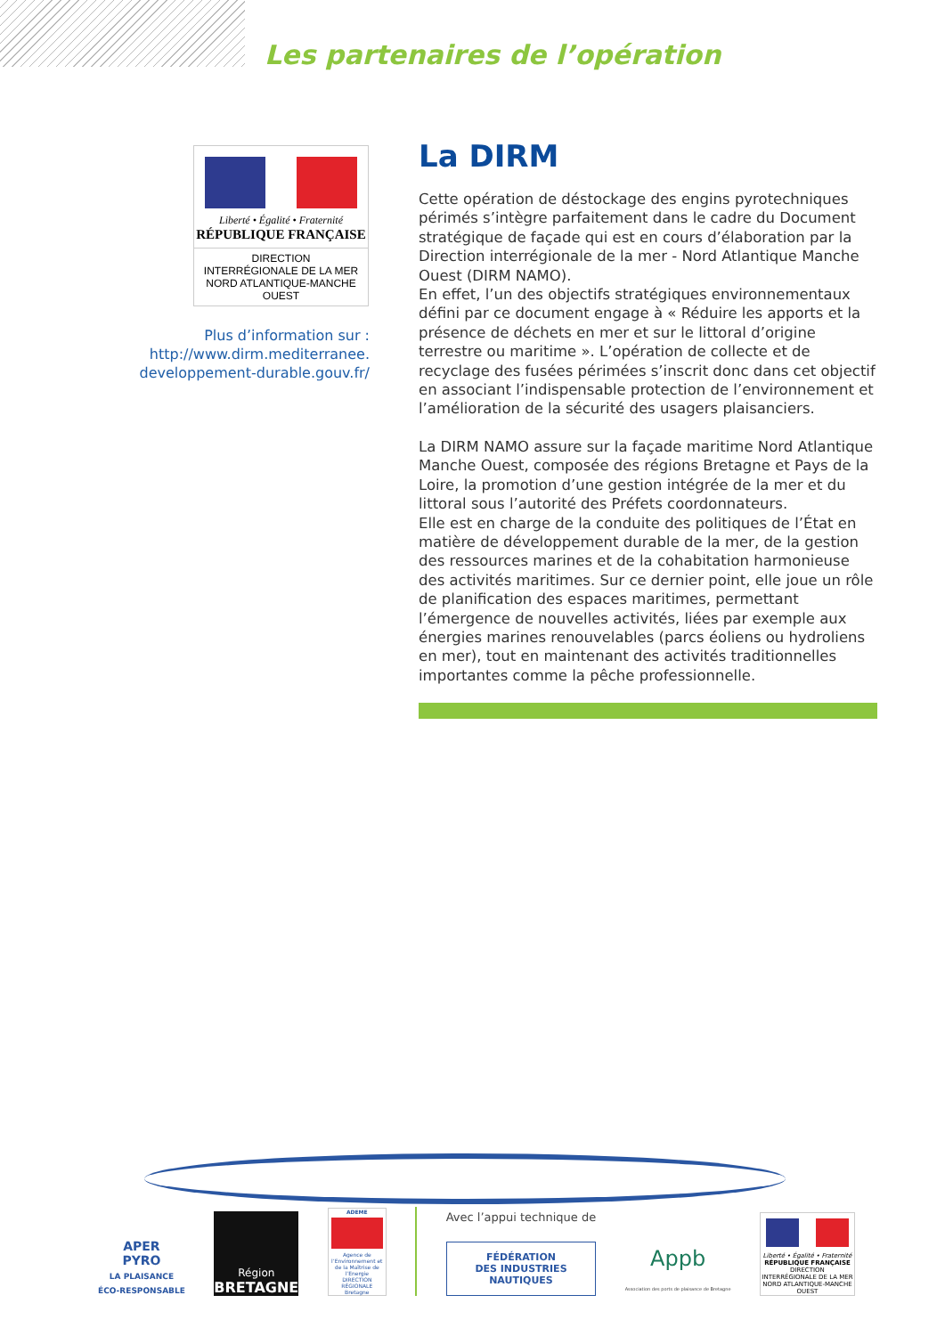Les partenaires de l’opération
Liberté • Égalité • Fraternité
RÉPUBLIQUE FRANÇAISE
DIRECTION
INTERRÉGIONALE DE LA MER
NORD ATLANTIQUE-MANCHE
OUEST
Plus d’information sur :
http://www.dirm.mediterranee.
developpement-durable.gouv.fr/
La DIRM
Cette opération de déstockage des engins pyrotechniques périmés s’intègre parfaitement dans le cadre du Document stratégique de façade qui est en cours d’élaboration par la Direction interrégionale de la mer - Nord Atlantique Manche Ouest (DIRM NAMO).
En effet, l’un des objectifs stratégiques environnementaux défini par ce document engage à « Réduire les apports et la présence de déchets en mer et sur le littoral d’origine terrestre ou maritime ». L’opération de collecte et de recyclage des fusées périmées s’inscrit donc dans cet objectif en associant l’indispensable protection de l’environnement et l’amélioration de la sécurité des usagers plaisanciers.
La DIRM NAMO assure sur la façade maritime Nord Atlantique Manche Ouest, composée des régions Bretagne et Pays de la Loire, la promotion d’une gestion intégrée de la mer et du littoral sous l’autorité des Préfets coordonnateurs.
Elle est en charge de la conduite des politiques de l’État en matière de développement durable de la mer, de la gestion des ressources marines et de la cohabitation harmonieuse des activités maritimes. Sur ce dernier point, elle joue un rôle de planification des espaces maritimes, permettant l’émergence de nouvelles activités, liées par exemple aux énergies marines renouvelables (parcs éoliens ou hydroliens en mer), tout en maintenant des activités traditionnelles importantes comme la pêche professionnelle.
APER
PYRO
LA PLAISANCE
ÉCO-RESPONSABLE
Région
BRETAGNE
ADEME
Agence de l’Environnement et de la Maîtrise de l’Energie
DIRECTION RÉGIONALE
Bretagne
Avec l’appui technique de
FÉDÉRATION
DES INDUSTRIES
NAUTIQUES
Appb
Association des ports de plaisance de Bretagne
Liberté • Égalité • Fraternité
RÉPUBLIQUE FRANÇAISE
DIRECTION
INTERRÉGIONALE DE LA MER
NORD ATLANTIQUE-MANCHE
OUEST